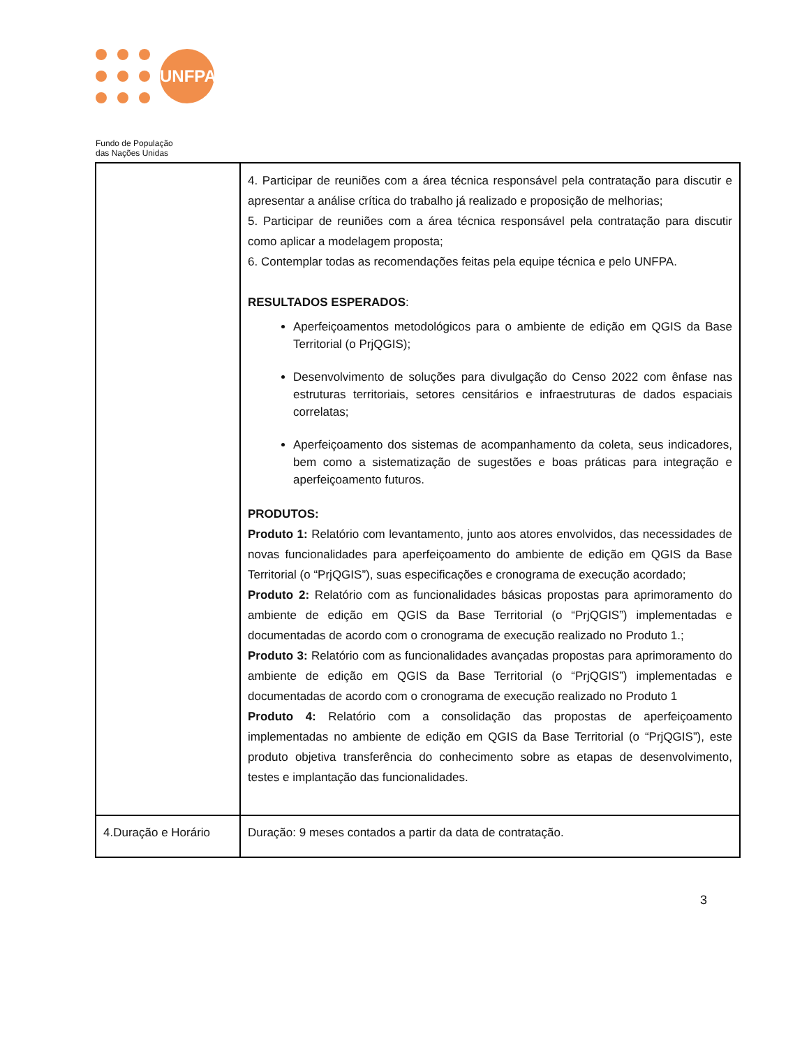UNFPA
Fundo de População
das Nações Unidas
| | 4. Participar de reuniões com a área técnica responsável pela contratação para discutir e apresentar a análise crítica do trabalho já realizado e proposição de melhorias; 5. Participar de reuniões com a área técnica responsável pela contratação para discutir como aplicar a modelagem proposta; 6. Contemplar todas as recomendações feitas pela equipe técnica e pelo UNFPA. RESULTADOS ESPERADOS : Aperfeiçoamentos metodológicos para o ambiente de edição em QGIS da Base Territorial (o PrjQGIS); Desenvolvimento de soluções para divulgação do Censo 2022 com ênfase nas estruturas territoriais, setores censitários e infraestruturas de dados espaciais correlatas; Aperfeiçoamento dos sistemas de acompanhamento da coleta, seus indicadores, bem como a sistematização de sugestões e boas práticas para integração e aperfeiçoamento futuros. PRODUTOS: Produto 1: Relatório com levantamento, junto aos atores envolvidos, das necessidades de novas funcionalidades para aperfeiçoamento do ambiente de edição em QGIS da Base Territorial (o “PrjQGIS”), suas especificações e cronograma de execução acordado; Produto 2: Relatório com as funcionalidades básicas propostas para aprimoramento do ambiente de edição em QGIS da Base Territorial (o “PrjQGIS”) implementadas e documentadas de acordo com o cronograma de execução realizado no Produto 1.; Produto 3: Relatório com as funcionalidades avançadas propostas para aprimoramento do ambiente de edição em QGIS da Base Territorial (o “PrjQGIS”) implementadas e documentadas de acordo com o cronograma de execução realizado no Produto 1 Produto 4: Relatório com a consolidação das propostas de aperfeiçoamento implementadas no ambiente de edição em QGIS da Base Territorial (o “PrjQGIS”), este produto objetiva transferência do conhecimento sobre as etapas de desenvolvimento, testes e implantação das funcionalidades. |
| 4.Duração e Horário | Duração: 9 meses contados a partir da data de contratação. |
3